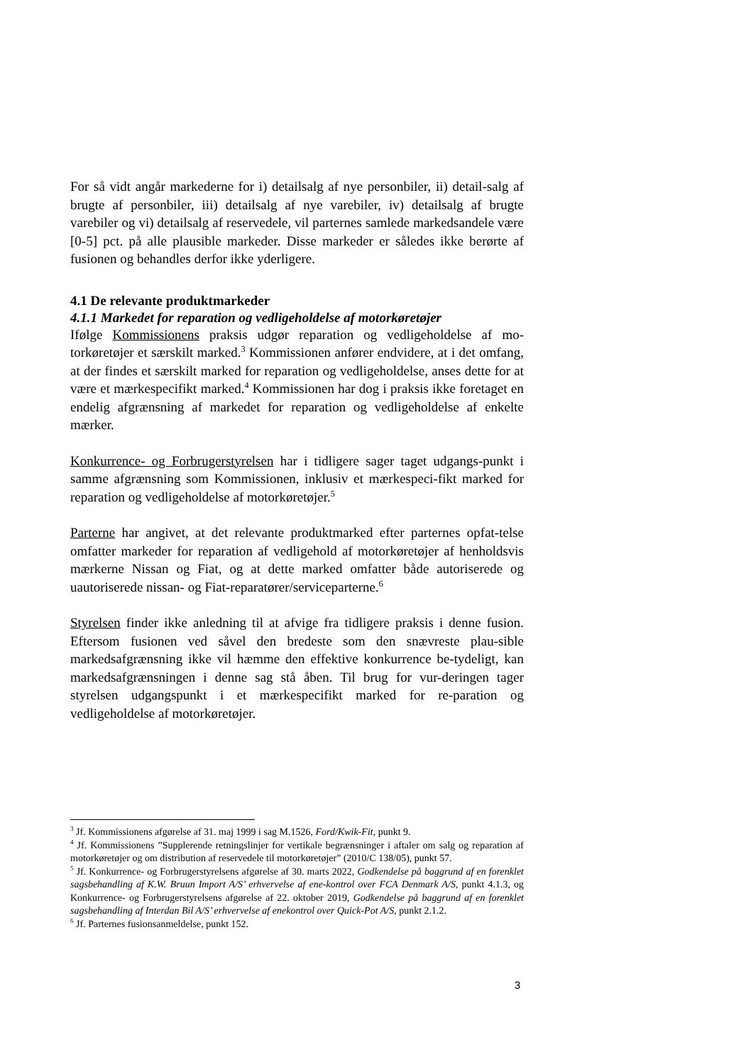For så vidt angår markederne for i) detailsalg af nye personbiler, ii) detail-salg af brugte af personbiler, iii) detailsalg af nye varebiler, iv) detailsalg af brugte varebiler og vi) detailsalg af reservedele, vil parternes samlede markedsandele være [0-5] pct. på alle plausible markeder. Disse markeder er således ikke berørte af fusionen og behandles derfor ikke yderligere.
4.1 De relevante produktmarkeder
4.1.1 Markedet for reparation og vedligeholdelse af motorkøretøjer
Ifølge Kommissionens praksis udgør reparation og vedligeholdelse af mo-torkøretøjer et særskilt marked.<sup>3</sup> Kommissionen anfører endvidere, at i det omfang, at der findes et særskilt marked for reparation og vedligeholdelse, anses dette for at være et mærkespecifikt marked.<sup>4</sup> Kommissionen har dog i praksis ikke foretaget en endelig afgrænsning af markedet for reparation og vedligeholdelse af enkelte mærker.
Konkurrence- og Forbrugerstyrelsen har i tidligere sager taget udgangs-punkt i samme afgrænsning som Kommissionen, inklusiv et mærkespeci-fikt marked for reparation og vedligeholdelse af motorkøretøjer.<sup>5</sup>
Parterne har angivet, at det relevante produktmarked efter parternes opfat-telse omfatter markeder for reparation af vedligehold af motorkøretøjer af henholdsvis mærkerne Nissan og Fiat, og at dette marked omfatter både autoriserede og uautoriserede nissan- og Fiat-reparatører/serviceparterne.<sup>6</sup>
Styrelsen finder ikke anledning til at afvige fra tidligere praksis i denne fusion. Eftersom fusionen ved såvel den bredeste som den snævreste plau-sible markedsafgrænsning ikke vil hæmme den effektive konkurrence be-tydeligt, kan markedsafgrænsningen i denne sag stå åben. Til brug for vur-deringen tager styrelsen udgangspunkt i et mærkespecifikt marked for re-paration og vedligeholdelse af motorkøretøjer.
<sup>3</sup> Jf. Kommissionens afgørelse af 31. maj 1999 i sag M.1526, Ford/Kwik-Fit, punkt 9.
<sup>4</sup> Jf. Kommissionens ”Supplerende retningslinjer for vertikale begrænsninger i aftaler om salg og reparation af motorkøretøjer og om distribution af reservedele til motorkøretøjer” (2010/C 138/05), punkt 57.
<sup>5</sup> Jf. Konkurrence- og Forbrugerstyrelsens afgørelse af 30. marts 2022, Godkendelse på baggrund af en forenklet sagsbehandling af K.W. Bruun Import A/S’ erhvervelse af ene-kontrol over FCA Denmark A/S, punkt 4.1.3, og Konkurrence- og Forbrugerstyrelsens afgørelse af 22. oktober 2019, Godkendelse på baggrund af en forenklet sagsbehandling af Interdan Bil A/S’ erhvervelse af enekontrol over Quick-Pot A/S, punkt 2.1.2.
<sup>6</sup> Jf. Parternes fusionsanmeldelse, punkt 152.
3